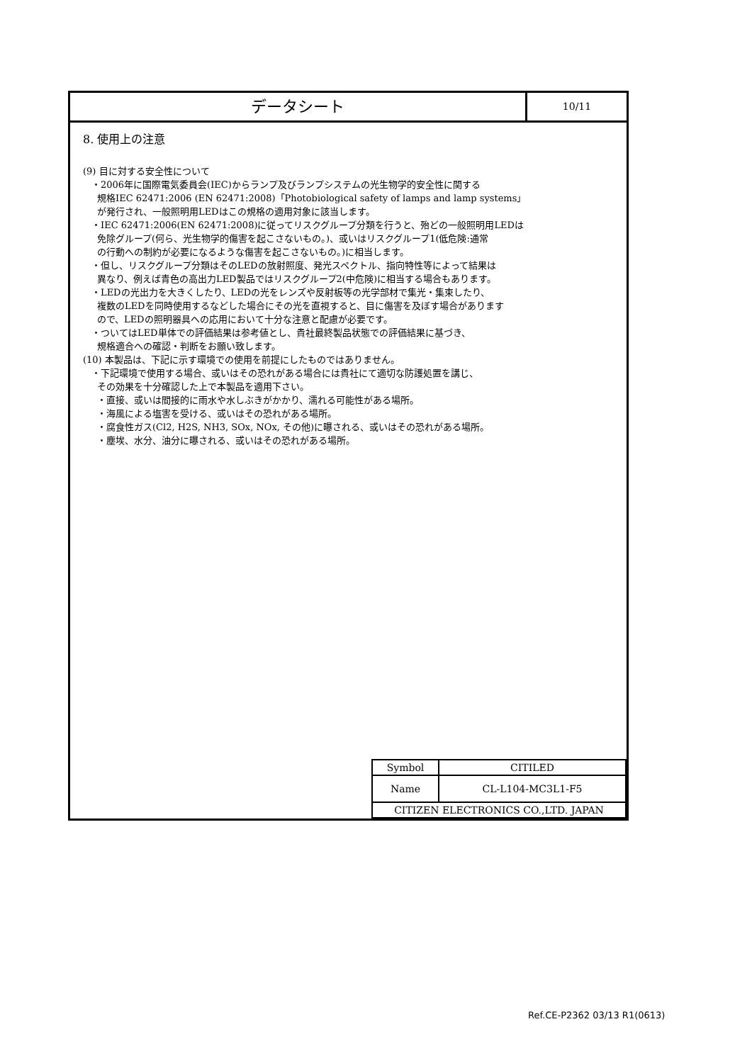データシート
10/11
8. 使用上の注意
(9) 目に対する安全性について
・2006年に国際電気委員会(IEC)からランプ及びランプシステムの光生物学的安全性に関する
規格IEC 62471:2006 (EN 62471:2008)「Photobiological safety of lamps and lamp systems」
が発行され、一般照明用LEDはこの規格の適用対象に該当します。
・IEC 62471:2006(EN 62471:2008)に従ってリスクグループ分類を行うと、殆どの一般照明用LEDは
免除グループ(何ら、光生物学的傷害を起こさないもの。)、或いはリスクグループ1(低危険:通常
の行動への制約が必要になるような傷害を起こさないもの。)に相当します。
・但し、リスクグループ分類はそのLEDの放射照度、発光スペクトル、指向特性等によって結果は
異なり、例えば青色の高出力LED製品ではリスクグループ2(中危険)に相当する場合もあります。
・LEDの光出力を大きくしたり、LEDの光をレンズや反射板等の光学部材で集光・集束したり、
複数のLEDを同時使用するなどした場合にその光を直視すると、目に傷害を及ぼす場合があります
ので、LEDの照明器具への応用において十分な注意と配慮が必要です。
・ついてはLED単体での評価結果は参考値とし、貴社最終製品状態での評価結果に基づき、
規格適合への確認・判断をお願い致します。
(10) 本製品は、下記に示す環境での使用を前提にしたものではありません。
・下記環境で使用する場合、或いはその恐れがある場合には貴社にて適切な防護処置を講じ、
その効果を十分確認した上で本製品を適用下さい。
・直接、或いは間接的に雨水や水しぶきがかかり、濡れる可能性がある場所。
・海風による塩害を受ける、或いはその恐れがある場所。
・腐食性ガス(Cl2, H2S, NH3, SOx, NOx, その他)に曝される、或いはその恐れがある場所。
・塵埃、水分、油分に曝される、或いはその恐れがある場所。
| Symbol | CITILED |
| Name | CL-L104-MC3L1-F5 |
| CITIZEN ELECTRONICS CO.,LTD. JAPAN | |
Ref.CE-P2362 03/13 R1(0613)